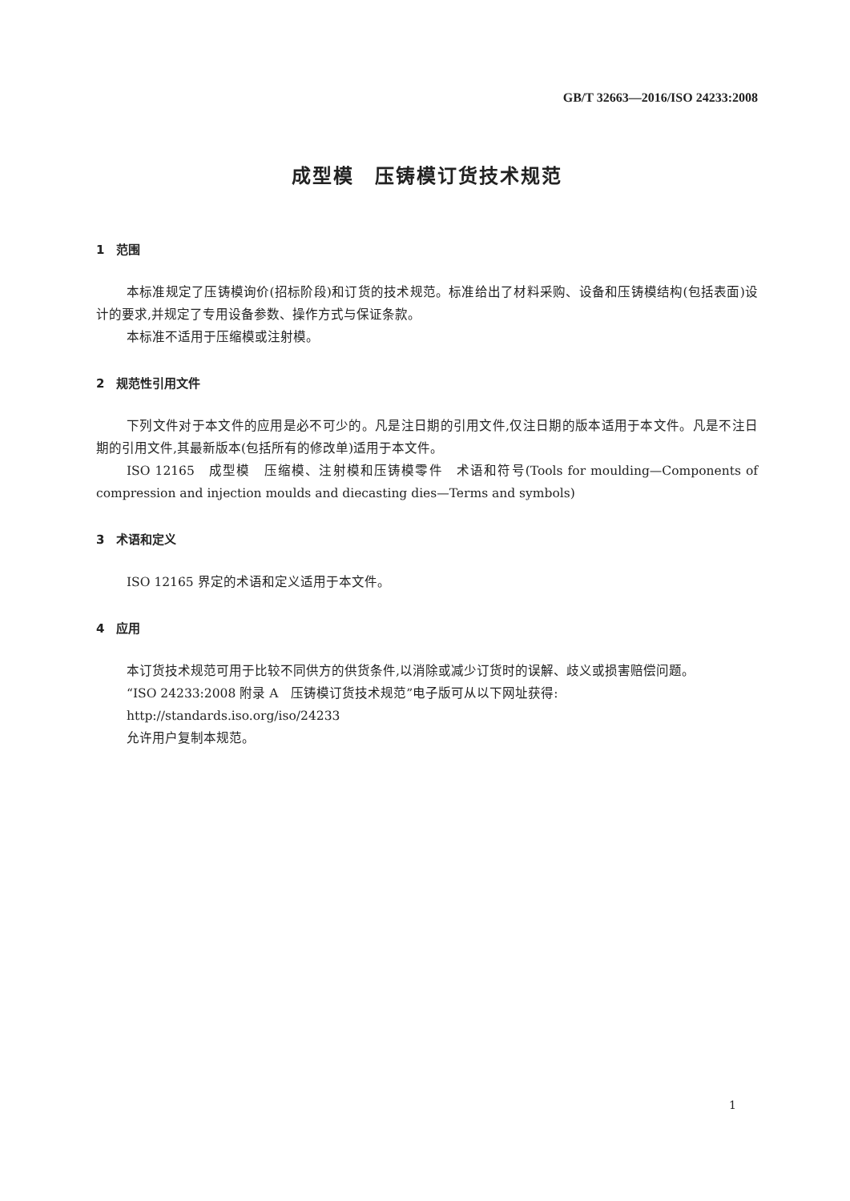GB/T 32663—2016/ISO 24233:2008
成型模　压铸模订货技术规范
1　范围
本标准规定了压铸模询价(招标阶段)和订货的技术规范。标准给出了材料采购、设备和压铸模结构(包括表面)设计的要求,并规定了专用设备参数、操作方式与保证条款。
本标准不适用于压缩模或注射模。
2　规范性引用文件
下列文件对于本文件的应用是必不可少的。凡是注日期的引用文件,仅注日期的版本适用于本文件。凡是不注日期的引用文件,其最新版本(包括所有的修改单)适用于本文件。
ISO 12165　成型模　压缩模、注射模和压铸模零件　术语和符号(Tools for moulding—Components of compression and injection moulds and diecasting dies—Terms and symbols)
3　术语和定义
ISO 12165 界定的术语和定义适用于本文件。
4　应用
本订货技术规范可用于比较不同供方的供货条件,以消除或减少订货时的误解、歧义或损害赔偿问题。
“ISO 24233:2008 附录 A　压铸模订货技术规范”电子版可从以下网址获得:
http://standards.iso.org/iso/24233
允许用户复制本规范。
1